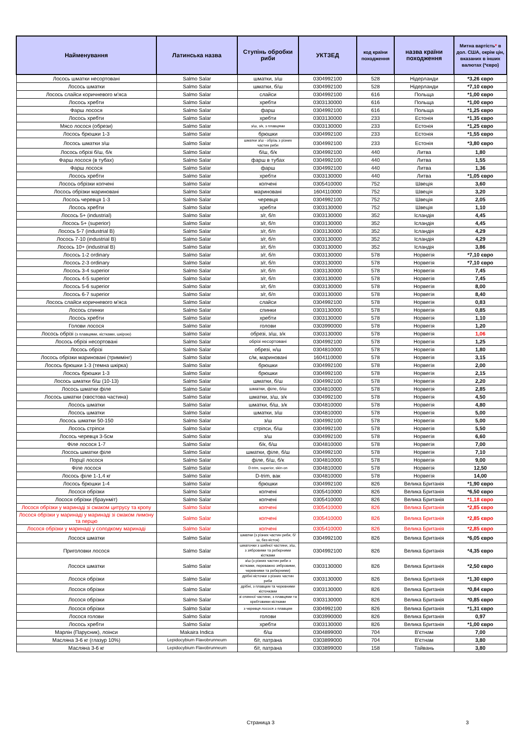| Найменування | Латинська назва | Ступінь обробки риби | УКТЗЕД | код країни походження | назва країни походження | Митна вартість * в дол. США, окрім цін, вказаних в інших валютах (*євро) |
| --- | --- | --- | --- | --- | --- | --- |
| Лосось шматки несортовані | Salmo Salar | шматки, з/ш | 0304992100 | 528 | Нідерланди | *3,26 євро |
| Лосось шматки | Salmo Salar | шматки, б/ш | 0304992100 | 528 | Нідерланди | *7,10 євро |
| Лосось слайси коричневого м'яса | Salmo Salar | слайси | 0304992100 | 616 | Польща | *1,00 євро |
| Лосось хребти | Salmo Salar | хребти | 0303130000 | 616 | Польща | *1,00 євро |
| Фарш лосося | Salmo Salar | фарш | 0304992100 | 616 | Польща | *1,25 євро |
| Лосось хребти | Salmo Salar | хребти | 0303130000 | 233 | Естонія | *1,35 євро |
| Мясо лосося (обрези) | Salmo Salar | з/ш, з/к, з плавцями | 0303130000 | 233 | Естонія | *1,25 євро |
| Лосось брюшки 1-3 | Salmo Salar | брюшки | 0304992100 | 233 | Естонія | *1,55 євро |
| Лосось шматки з/ш | Salmo Salar | шматки з/ш - обрізь з різних частин риби | 0304992100 | 233 | Естонія | *3,80 євро |
| Лосось обрізі б/ш, б/к | Salmo Salar | б/ш, б/к | 0304992100 | 440 | Литва | 1,80 |
| Фарш лосося (в тубах) | Salmo Salar | фарш в тубах | 0304992100 | 440 | Литва | 1,55 |
| Фарш лосося | Salmo Salar | фарш | 0304992100 | 440 | Литва | 1,36 |
| Лосось хребти | Salmo Salar | хребти | 0303130000 | 440 | Литва | *1,05 євро |
| Лосось обрізки копчені | Salmo Salar | копчені | 0305410000 | 752 | Швеція | 3,60 |
| Лосось обрізки мариновані | Salmo Salar | мариновані | 1604110000 | 752 | Швеція | 3,20 |
| Лосось черевця 1-3 | Salmo Salar | черевця | 0304992100 | 752 | Швеція | 2,05 |
| Лосось хребти | Salmo Salar | хребти | 0303130000 | 752 | Швеція | 1,10 |
| Лосось 5+ (industrial) | Salmo Salar | з/г, б/п | 0303130000 | 352 | Ісландія | 4,45 |
| Лосось 5+ (superior) | Salmo Salar | з/г, б/п | 0303130000 | 352 | Ісландія | 4,45 |
| Лосось 5-7 (industrial B) | Salmo Salar | з/г, б/п | 0303130000 | 352 | Ісландія | 4,29 |
| Лосось 7-10 (industrial B) | Salmo Salar | з/г, б/п | 0303130000 | 352 | Ісландія | 4,29 |
| Лосось 10+ (industrial B) | Salmo Salar | з/г, б/п | 0303130000 | 352 | Ісландія | 3,86 |
| Лосось 1-2 ordinary | Salmo Salar | з/г, б/п | 0303130000 | 578 | Норвегія | *7,10 євро |
| Лосось 2-3 ordinary | Salmo Salar | з/г, б/п | 0303130000 | 578 | Норвегія | *7,10 євро |
| Лосось 3-4 superior | Salmo Salar | з/г, б/п | 0303130000 | 578 | Норвегія | 7,45 |
| Лосось 4-5 superior | Salmo Salar | з/г, б/п | 0303130000 | 578 | Норвегія | 7,45 |
| Лосось 5-6 superior | Salmo Salar | з/г, б/п | 0303130000 | 578 | Норвегія | 8,00 |
| Лосось 6-7 superior | Salmo Salar | з/г, б/п | 0303130000 | 578 | Норвегія | 8,40 |
| Лосось слайси коричневого м'яса | Salmo Salar | слайси | 0304992100 | 578 | Норвегія | 0,83 |
| Лосось спинки | Salmo Salar | спинки | 0303130000 | 578 | Норвегія | 0,85 |
| Лосось хребти | Salmo Salar | хребти | 0303130000 | 578 | Норвегія | 1,10 |
| Голови лосося | Salmo Salar | голови | 0303990000 | 578 | Норвегія | 1,20 |
| Лосось обрізі (з плавцями, кістками, шкірою) | Salmo Salar | обрезі, з/ш, з/к | 0303130000 | 578 | Норвегія | 1,06 |
| Лосось обрізі несортовані | Salmo Salar | обрізі несортовані | 0304992100 | 578 | Норвегія | 1,25 |
| Лосось обрізі | Salmo Salar | обрезі, н/ш | 0304810000 | 578 | Норвегія | 1,80 |
| Лосось обрізки мариновані (триммінг) | Salmo Salar | с/м, мариновані | 1604110000 | 578 | Норвегія | 3,15 |
| Лосось брюшки 1-3 (темна шкірка) | Salmo Salar | брюшки | 0304992100 | 578 | Норвегія | 2,00 |
| Лосось брюшки 1-3 | Salmo Salar | брюшки | 0304992100 | 578 | Норвегія | 2,15 |
| Лосось шматки б/ш (10-13) | Salmo Salar | шматки, б/ш | 0304992100 | 578 | Норвегія | 2,20 |
| Лосось шматки філе | Salmo Salar | шматки, філе, б/ш | 0304810000 | 578 | Норвегія | 2,85 |
| Лосось шматки (хвостова частина) | Salmo Salar | шматки, з/ш, з/к | 0304992100 | 578 | Норвегія | 4,50 |
| Лосось шматки | Salmo Salar | шматки, б/ш, з/к | 0304810000 | 578 | Норвегія | 4,80 |
| Лосось шматки | Salmo Salar | шматки, з/ш | 0304810000 | 578 | Норвегія | 5,00 |
| Лосось шматки 50-150 | Salmo Salar | з/ш | 0304992100 | 578 | Норвегія | 5,00 |
| Лосось стріпси | Salmo Salar | стріпси, б/ш | 0304992100 | 578 | Норвегія | 5,50 |
| Лосось черевця 3-5см | Salmo Salar | з/ш | 0304992100 | 578 | Норвегія | 6,60 |
| Філе лосося 1-7 | Salmo Salar | б/к, б/ш | 0304810000 | 578 | Норвегія | 7,00 |
| Лосось шматки філе | Salmo Salar | шматки, філе, б/ш | 0304992100 | 578 | Норвегія | 7,10 |
| Порції лосося | Salmo Salar | філе, б/ш, б/к | 0304810000 | 578 | Норвегія | 9,00 |
| Філе лосося | Salmo Salar | D-trim, superior, skin-on | 0304810000 | 578 | Норвегія | 12,50 |
| Лосось філе 1-1,4 кг | Salmo Salar | D-trim, вак | 0304810000 | 578 | Норвегія | 14,00 |
| Лосось брюшки 1-4 | Salmo Salar | брюшки | 0304992100 | 826 | Велика Британія | *1,90 євро |
| Лосося обрізки | Salmo Salar | копчені | 0305410000 | 826 | Велика Британія | *6,50 євро |
| Лосося обрізки (браунміт) | Salmo Salar | копчені | 0305410000 | 826 | Велика Британія | *1,18 євро |
| Лосося обрізки у маринаді зі смаком цитрусу та кропу | Salmo Salar | копчені | 0305410000 | 826 | Велика Британія | *2,85 євро |
| Лосося обрізки у маринаді у маринаді зі смаком лимону та перцю | Salmo Salar | копчені | 0305410000 | 826 | Велика Британія | *2,85 євро |
| Лосося обрізки у маринаді у солодкому маринаді | Salmo Salar | копчені | 0305410000 | 826 | Велика Британія | *2,85 євро |
| Лосося шматки | Salmo Salar | шматки (з різних частин риби, б/ш, без кісток) | 0304992100 | 826 | Велика Британія | *6,05 євро |
| Приголовки лосося | Salmo Salar | шматочки з шийної частини, з/ш, з зябровими та реберними кістками | 0304992100 | 826 | Велика Британія | *4,35 євро |
| Лосося шматки | Salmo Salar | з/ш (з різних частин риби з кістками, переважно зябровими, черевними та реберними) | 0303130000 | 826 | Велика Британія | *2,50 євро |
| Лосося обрізки | Salmo Salar | дрібні кісточки з різних частин риби | 0303130000 | 826 | Велика Британія | *1,30 євро |
| Лосося обрізки | Salmo Salar | дрібні, з плавцем та черевними кісточками | 0303130000 | 826 | Велика Британія | *0,84 євро |
| Лосося обрізки | Salmo Salar | зі спинної частини, з плавцями та хребтовими кістками | 0303130000 | 826 | Велика Британія | *0,85 євро |
| Лосося обрізки | Salmo Salar | з черевця лосося з плавцем | 0304992100 | 826 | Велика Британія | *1,31 євро |
| Лосося голови | Salmo Salar | голови | 0303990000 | 826 | Велика Британія | 0,97 |
| Лосось хребти | Salmo Salar | хребти | 0303130000 | 826 | Велика Британія | *1,00 євро |
| Марлін (Парусник), лоінси | Makaira Indica | б/ш | 0304899000 | 704 | В'єтнам | 7,00 |
| Масляна 3-6 кг (глазур 10%) | Lepidocybium Flavobrunneum | б/г, патрана | 0303899000 | 704 | В'єтнам | 3,80 |
| Масляна 3-6 кг | Lepidocybium Flavobrunneum | б/г, патрана | 0303899000 | 158 | Тайвань | 3,80 |
Страница 3 3